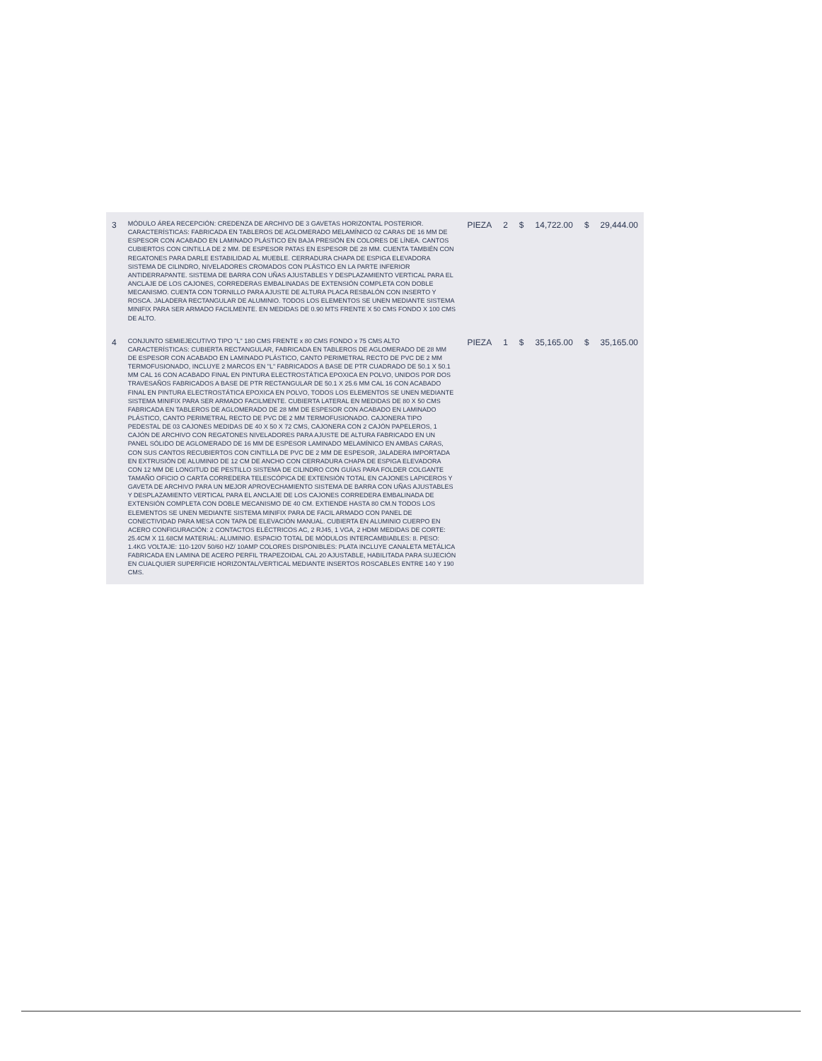| 3 | MÓDULO ÁREA RECEPCIÓN: CREDENZA DE ARCHIVO DE 3 GAVETAS HORIZONTAL POSTERIOR. CARACTERÍSTICAS: FABRICADA EN TABLEROS DE AGLOMERADO MELAMÍNICO 02 CARAS DE 16 MM DE ESPESOR CON ACABADO EN LAMINADO PLÁSTICO EN BAJA PRESIÓN EN COLORES DE LÍNEA. CANTOS CUBIERTOS CON CINTILLA DE 2 MM. DE ESPESOR PATAS EN ESPESOR DE 28 MM. CUENTA TAMBIÉN CON REGATONES PARA DARLE ESTABILIDAD AL MUEBLE. CERRADURA CHAPA DE ESPIGA ELEVADORA SISTEMA DE CILINDRO, NIVELADORES CROMADOS CON PLÁSTICO EN LA PARTE INFERIOR ANTIDERRAPANTE. SISTEMA DE BARRA CON UÑAS AJUSTABLES Y DESPLAZAMIENTO VERTICAL PARA EL ANCLAJE DE LOS CAJONES, CORREDERAS EMBALINADAS DE EXTENSIÓN COMPLETA CON DOBLE MECANISMO. CUENTA CON TORNILLO PARA AJUSTE DE ALTURA PLACA RESBALÓN CON INSERTO Y ROSCA. JALADERA RECTANGULAR DE ALUMINIO. TODOS LOS ELEMENTOS SE UNEN MEDIANTE SISTEMA MINIFIX PARA SER ARMADO FACILMENTE. EN MEDIDAS DE 0.90 MTS FRENTE X 50 CMS FONDO X 100 CMS DE ALTO. | PIEZA | 2 | $ | 14,722.00 | $ | 29,444.00 |
| 4 | CONJUNTO SEMIEJECUTIVO TIPO "L" 180 CMS FRENTE x 80 CMS FONDO x 75 CMS ALTO CARACTERÍSTICAS: CUBIERTA RECTANGULAR, FABRICADA EN TABLEROS DE AGLOMERADO DE 28 MM DE ESPESOR CON ACABADO EN LAMINADO PLÁSTICO, CANTO PERIMETRAL RECTO DE PVC DE 2 MM TERMOFUSIONADO, INCLUYE 2 MARCOS EN "L" FABRICADOS A BASE DE PTR CUADRADO DE 50.1 X 50.1 MM CAL 16 CON ACABADO FINAL EN PINTURA ELECTROSTÁTICA EPOXICA EN POLVO, UNIDOS POR DOS TRAVESAÑOS FABRICADOS A BASE DE PTR RECTANGULAR DE 50.1 X 25.6 MM CAL 16 CON ACABADO FINAL EN PINTURA ELECTROSTÁTICA EPOXICA EN POLVO, TODOS LOS ELEMENTOS SE UNEN MEDIANTE SISTEMA MINIFIX PARA SER ARMADO FACILMENTE. CUBIERTA LATERAL EN MEDIDAS DE 80 X 50 CMS FABRICADA EN TABLEROS DE AGLOMERADO DE 28 MM DE ESPESOR CON ACABADO EN LAMINADO PLÁSTICO, CANTO PERIMETRAL RECTO DE PVC DE 2 MM TERMOFUSIONADO. CAJONERA TIPO PEDESTAL DE 03 CAJONES MEDIDAS DE 40 X 50 X 72 CMS, CAJONERA CON 2 CAJÓN PAPELEROS, 1 CAJÓN DE ARCHIVO CON REGATONES NIVELADORES PARA AJUSTE DE ALTURA FABRICADO EN UN PANEL SÓLIDO DE AGLOMERADO DE 16 MM DE ESPESOR LAMINADO MELAMÍNICO EN AMBAS CARAS, CON SUS CANTOS RECUBIERTOS CON CINTILLA DE PVC DE 2 MM DE ESPESOR, JALADERA IMPORTADA EN EXTRUSIÓN DE ALUMINIO DE 12 CM DE ANCHO CON CERRADURA CHAPA DE ESPIGA ELEVADORA CON 12 MM DE LONGITUD DE PESTILLO SISTEMA DE CILINDRO CON GUÍAS PARA FOLDER COLGANTE TAMAÑO OFICIO O CARTA CORREDERA TELESCÓPICA DE EXTENSIÓN TOTAL EN CAJONES LAPICEROS Y GAVETA DE ARCHIVO PARA UN MEJOR APROVECHAMIENTO SISTEMA DE BARRA CON UÑAS AJUSTABLES Y DESPLAZAMIENTO VERTICAL PARA EL ANCLAJE DE LOS CAJONES CORREDERA EMBALINADA DE EXTENSIÓN COMPLETA CON DOBLE MECANISMO DE 40 CM. EXTIENDE HASTA 80 CM.N TODOS LOS ELEMENTOS SE UNEN MEDIANTE SISTEMA MINIFIX PARA DE FACIL ARMADO CON PANEL DE CONECTIVIDAD PARA MESA CON TAPA DE ELEVACIÓN MANUAL. CUBIERTA EN ALUMINIO CUERPO EN ACERO CONFIGURACIÓN: 2 CONTACTOS ELÉCTRICOS AC, 2 RJ45, 1 VGA, 2 HDMI MEDIDAS DE CORTE: 25.4CM X 11.68CM MATERIAL: ALUMINIO. ESPACIO TOTAL DE MÓDULOS INTERCAMBIABLES: 8. PESO: 1.4KG VOLTAJE: 110-120V 50/60 HZ/ 10AMP COLORES DISPONIBLES: PLATA INCLUYE CANALETA METÁLICA FABRICADA EN LAMINA DE ACERO PERFIL TRAPEZOIDAL CAL 20 AJUSTABLE, HABILITADA PARA SUJECIÓN EN CUALQUIER SUPERFICIE HORIZONTAL/VERTICAL MEDIANTE INSERTOS ROSCABLES ENTRE 140 Y 190 CMS. | PIEZA | 1 | $ | 35,165.00 | $ | 35,165.00 |